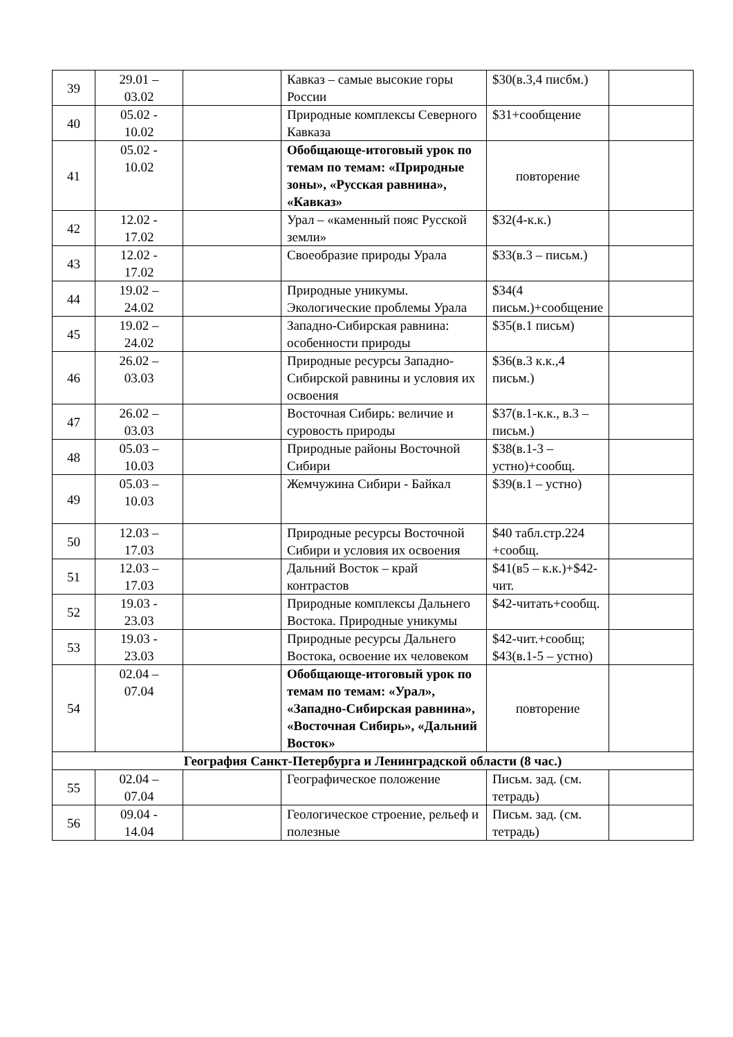| 39 | 29.01 – 03.02 | | Кавказ – самые высокие горы России | $30(в.3,4 писбм.) | |
| 40 | 05.02 - 10.02 | | Природные комплексы Северного Кавказа | $31+сообщение | |
| 41 | 05.02 - 10.02 | | Обобщающе-итоговый урок по темам по темам: «Природные зоны», «Русская равнина», «Кавказ» | повторение | |
| 42 | 12.02 - 17.02 | | Урал – «каменный пояс Русской земли» | $32(4-к.к.) | |
| 43 | 12.02 - 17.02 | | Своеобразие природы Урала | $33(в.3 – письм.) | |
| 44 | 19.02 – 24.02 | | Природные уникумы. Экологические проблемы Урала | $34(4 письм.)+сообщение | |
| 45 | 19.02 – 24.02 | | Западно-Сибирская равнина: особенности природы | $35(в.1 письм) | |
| 46 | 26.02 – 03.03 | | Природные ресурсы Западно-Сибирской равнины и условия их освоения | $36(в.3 к.к.,4 письм.) | |
| 47 | 26.02 – 03.03 | | Восточная Сибирь: величие и суровость природы | $37(в.1-к.к., в.3 – письм.) | |
| 48 | 05.03 – 10.03 | | Природные районы Восточной Сибири | $38(в.1-3 – устно)+сообщ. | |
| 49 | 05.03 – 10.03 | | Жемчужина Сибири - Байкал | $39(в.1 – устно) | |
| 50 | 12.03 – 17.03 | | Природные ресурсы Восточной Сибири и условия их освоения | $40 табл.стр.224 +сообщ. | |
| 51 | 12.03 – 17.03 | | Дальний Восток – край контрастов | $41(в5 – к.к.)+$42-чит. | |
| 52 | 19.03 - 23.03 | | Природные комплексы Дальнего Востока. Природные уникумы | $42-читать+сообщ. | |
| 53 | 19.03 - 23.03 | | Природные ресурсы Дальнего Востока, освоение их человеком | $42-чит.+сообщ; $43(в.1-5 – устно) | |
| 54 | 02.04 – 07.04 | | Обобщающе-итоговый урок по темам по темам: «Урал», «Западно-Сибирская равнина», «Восточная Сибирь», «Дальний Восток» | повторение | |
| География Санкт-Петербурга и Ленинградской области (8 час.) | | | | | |
| 55 | 02.04 – 07.04 | | Географическое положение | Письм. зад. (см. тетрадь) | |
| 56 | 09.04 - 14.04 | | Геологическое строение, рельеф и полезные | Письм. зад. (см. тетрадь) | |